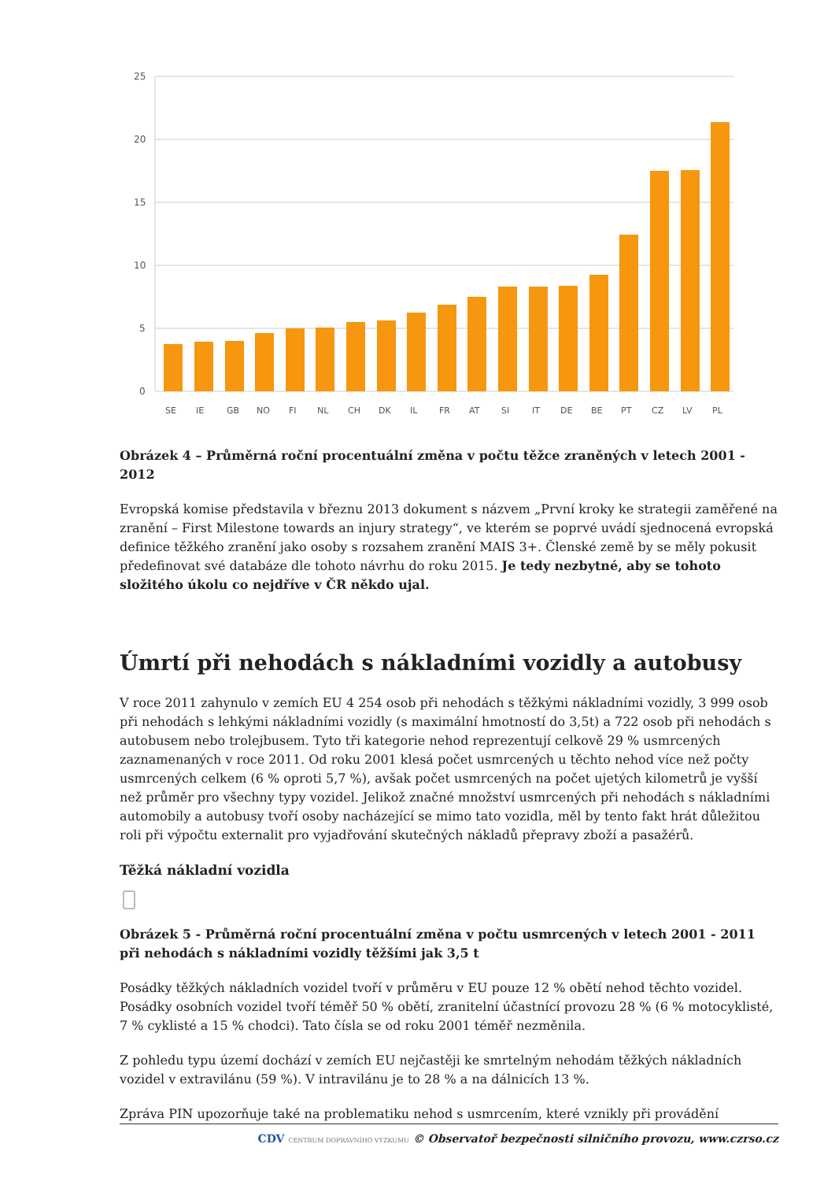25
20
15
10
5
0
SE
IE
GB
NO
FI
NL
CH
DK
IL
FR
AT
SI
IT
DE
BE
PT
CZ
LV
PL
Obrázek 4 – Průměrná roční procentuální změna v počtu těžce zraněných v letech 2001 - 2012
Evropská komise představila v březnu 2013 dokument s názvem „První kroky ke strategii zaměřené na zranění – First Milestone towards an injury strategy“, ve kterém se poprvé uvádí sjednocená evropská definice těžkého zranění jako osoby s rozsahem zranění MAIS 3+. Členské země by se měly pokusit předefinovat své databáze dle tohoto návrhu do roku 2015. Je tedy nezbytné, aby se tohoto složitého úkolu co nejdříve v ČR někdo ujal.
Úmrtí při nehodách s nákladními vozidly a autobusy
V roce 2011 zahynulo v zemích EU 4 254 osob při nehodách s těžkými nákladními vozidly, 3 999 osob při nehodách s lehkými nákladními vozidly (s maximální hmotností do 3,5t) a 722 osob při nehodách s autobusem nebo trolejbusem. Tyto tři kategorie nehod reprezentují celkově 29 % usmrcených zaznamenaných v roce 2011. Od roku 2001 klesá počet usmrcených u těchto nehod více než počty usmrcených celkem (6 % oproti 5,7 %), avšak počet usmrcených na počet ujetých kilometrů je vyšší než průměr pro všechny typy vozidel. Jelikož značné množství usmrcených při nehodách s nákladními automobily a autobusy tvoří osoby nacházející se mimo tato vozidla, měl by tento fakt hrát důležitou roli při výpočtu externalit pro vyjadřování skutečných nákladů přepravy zboží a pasažérů.
Těžká nákladní vozidla
Obrázek 5 - Průměrná roční procentuální změna v počtu usmrcených v letech 2001 - 2011 při nehodách s nákladními vozidly těžšími jak 3,5 t
Posádky těžkých nákladních vozidel tvoří v průměru v EU pouze 12 % obětí nehod těchto vozidel. Posádky osobních vozidel tvoří téměř 50 % obětí, zranitelní účastnící provozu 28 % (6 % motocyklisté, 7 % cyklisté a 15 % chodci). Tato čísla se od roku 2001 téměř nezměnila.
Z pohledu typu území dochází v zemích EU nejčastěji ke smrtelným nehodám těžkých nákladních vozidel v extravilánu (59 %). V intravilánu je to 28 % a na dálnicích 13 %.
Zpráva PIN upozorňuje také na problematiku nehod s usmrcením, které vznikly při provádění
CDV CENTRUM DOPRAVNÍHO VÝZKUMU © Observatoř bezpečnosti silničního provozu, www.czrso.cz